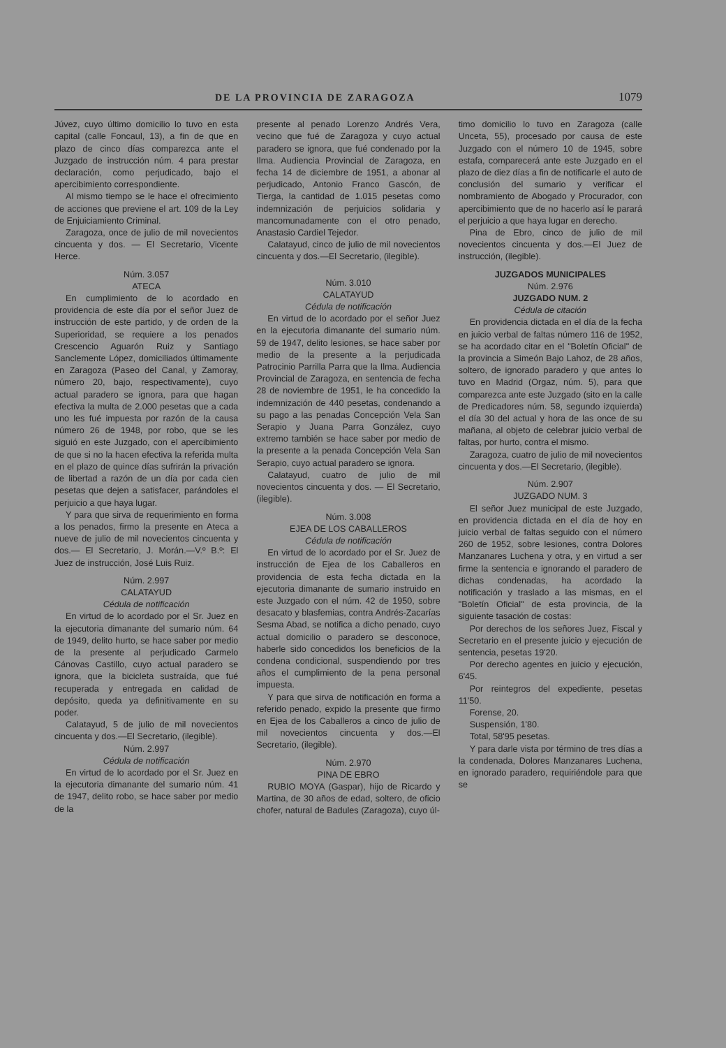DE LA PROVINCIA DE ZARAGOZA 1079
Júvez, cuyo último domicilio lo tuvo en esta capital (calle Foncaul, 13), a fin de que en plazo de cinco días comparezca ante el Juzgado de instrucción núm. 4 para prestar declaración, como perjudicado, bajo el apercibimiento correspondiente.
Al mismo tiempo se le hace el ofrecimiento de acciones que previene el art. 109 de la Ley de Enjuiciamiento Criminal.
Zaragoza, once de julio de mil novecientos cincuenta y dos. — El Secretario, Vicente Herce.
Núm. 3.057
ATECA
En cumplimiento de lo acordado en providencia de este día por el señor Juez de instrucción de este partido, y de orden de la Superioridad, se requiere a los penados Crescencio Aguarón Ruiz y Santiago Sanclemente López, domiciliados últimamente en Zaragoza (Paseo del Canal, y Zamoray, número 20, bajo, respectivamente), cuyo actual paradero se ignora, para que hagan efectiva la multa de 2.000 pesetas que a cada uno les fué impuesta por razón de la causa número 26 de 1948, por robo, que se les siguió en este Juzgado, con el apercibimiento de que si no la hacen efectiva la referida multa en el plazo de quince días sufrirán la privación de libertad a razón de un día por cada cien pesetas que dejen a satisfacer, parándoles el perjuicio a que haya lugar.
Y para que sirva de requerimiento en forma a los penados, firmo la presente en Ateca a nueve de julio de mil novecientos cincuenta y dos.— El Secretario, J. Morán.—V.º B.º: El Juez de instrucción, José Luis Ruiz.
Núm. 2.997
CALATAYUD
Cédula de notificación
En virtud de lo acordado por el Sr. Juez en la ejecutoria dimanante del sumario núm. 64 de 1949, delito hurto, se hace saber por medio de la presente al perjudicado Carmelo Cánovas Castillo, cuyo actual paradero se ignora, que la bicicleta sustraída, que fué recuperada y entregada en calidad de depósito, queda ya definitivamente en su poder.
Calatayud, 5 de julio de mil novecientos cincuenta y dos.—El Secretario, (ilegible).
Núm. 2.997
Cédula de notificación
En virtud de lo acordado por el Sr. Juez en la ejecutoria dimanante del sumario núm. 41 de 1947, delito robo, se hace saber por medio de la
presente al penado Lorenzo Andrés Vera, vecino que fué de Zaragoza y cuyo actual paradero se ignora, que fué condenado por la Ilma. Audiencia Provincial de Zaragoza, en fecha 14 de diciembre de 1951, a abonar al perjudicado, Antonio Franco Gascón, de Tierga, la cantidad de 1.015 pesetas como indemnización de perjuicios solidaria y mancomunadamente con el otro penado, Anastasio Cardiel Tejedor.
Calatayud, cinco de julio de mil novecientos cincuenta y dos.—El Secretario, (ilegible).
Núm. 3.010
CALATAYUD
Cédula de notificación
En virtud de lo acordado por el señor Juez en la ejecutoria dimanante del sumario núm. 59 de 1947, delito lesiones, se hace saber por medio de la presente a la perjudicada Patrocinio Parrilla Parra que la Ilma. Audiencia Provincial de Zaragoza, en sentencia de fecha 28 de noviembre de 1951, le ha concedido la indemnización de 440 pesetas, condenando a su pago a las penadas Concepción Vela San Serapio y Juana Parra González, cuyo extremo también se hace saber por medio de la presente a la penada Concepción Vela San Serapio, cuyo actual paradero se ignora.
Calatayud, cuatro de julio de mil novecientos cincuenta y dos. — El Secretario, (ilegible).
Núm. 3.008
EJEA DE LOS CABALLEROS
Cédula de notificación
En virtud de lo acordado por el Sr. Juez de instrucción de Ejea de los Caballeros en providencia de esta fecha dictada en la ejecutoria dimanante de sumario instruido en este Juzgado con el núm. 42 de 1950, sobre desacato y blasfemias, contra Andrés-Zacarías Sesma Abad, se notifica a dicho penado, cuyo actual domicilio o paradero se desconoce, haberle sido concedidos los beneficios de la condena condicional, suspendiendo por tres años el cumplimiento de la pena personal impuesta.
Y para que sirva de notificación en forma a referido penado, expido la presente que firmo en Ejea de los Caballeros a cinco de julio de mil novecientos cincuenta y dos.—El Secretario, (ilegible).
Núm. 2.970
PINA DE EBRO
RUBIO MOYA (Gaspar), hijo de Ricardo y Martina, de 30 años de edad, soltero, de oficio chofer, natural de Badules (Zaragoza), cuyo úl-
timo domicilio lo tuvo en Zaragoza (calle Unceta, 55), procesado por causa de este Juzgado con el número 10 de 1945, sobre estafa, comparecerá ante este Juzgado en el plazo de diez días a fin de notificarle el auto de conclusión del sumario y verificar el nombramiento de Abogado y Procurador, con apercibimiento que de no hacerlo así le parará el perjuicio a que haya lugar en derecho.
Pina de Ebro, cinco de julio de mil novecientos cincuenta y dos.—El Juez de instrucción, (ilegible).
JUZGADOS MUNICIPALES
Núm. 2.976
JUZGADO NUM. 2
Cédula de citación
En providencia dictada en el día de la fecha en juicio verbal de faltas número 116 de 1952, se ha acordado citar en el "Boletín Oficial" de la provincia a Simeón Bajo Lahoz, de 28 años, soltero, de ignorado paradero y que antes lo tuvo en Madrid (Orgaz, núm. 5), para que comparezca ante este Juzgado (sito en la calle de Predicadores núm. 58, segundo izquierda) el día 30 del actual y hora de las once de su mañana, al objeto de celebrar juicio verbal de faltas, por hurto, contra el mismo.
Zaragoza, cuatro de julio de mil novecientos cincuenta y dos.—El Secretario, (ilegible).
Núm. 2.907
JUZGADO NUM. 3
El señor Juez municipal de este Juzgado, en providencia dictada en el día de hoy en juicio verbal de faltas seguido con el número 260 de 1952, sobre lesiones, contra Dolores Manzanares Luchena y otra, y en virtud a ser firme la sentencia e ignorando el paradero de dichas condenadas, ha acordado la notificación y traslado a las mismas, en el "Boletín Oficial" de esta provincia, de la siguiente tasación de costas:
Por derechos de los señores Juez, Fiscal y Secretario en el presente juicio y ejecución de sentencia, pesetas 19'20.
Por derecho agentes en juicio y ejecución, 6'45.
Por reintegros del expediente, pesetas 11'50.
Forense, 20.
Suspensión, 1'80.
Total, 58'95 pesetas.
Y para darle vista por término de tres días a la condenada, Dolores Manzanares Luchena, en ignorado paradero, requiriéndole para que se